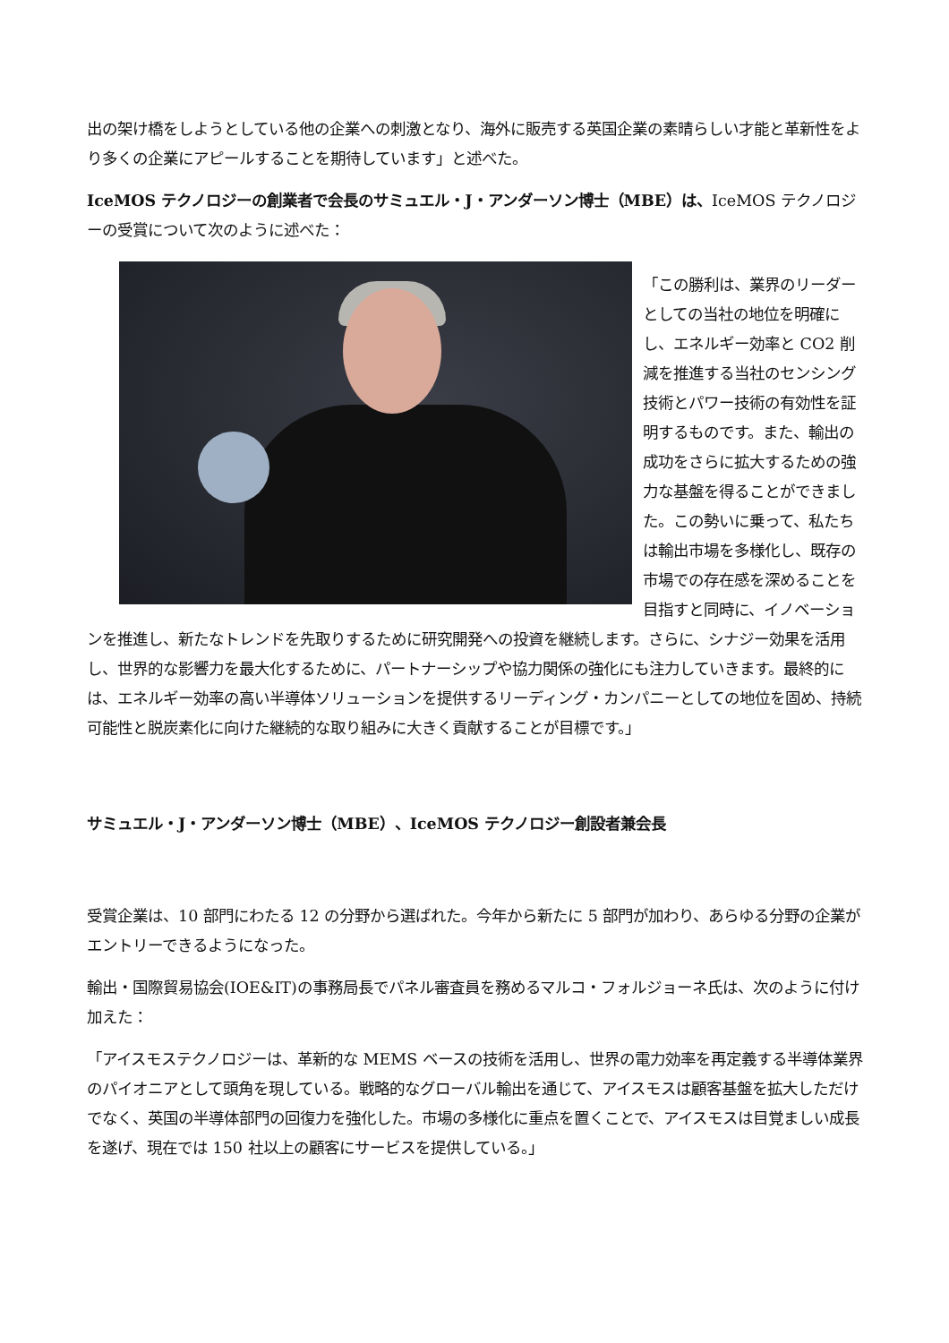出の架け橋をしようとしている他の企業への刺激となり、海外に販売する英国企業の素晴らしい才能と革新性をより多くの企業にアピールすることを期待しています」と述べた。
IceMOS テクノロジーの創業者で会長のサミュエル・J・アンダーソン博士（MBE）は、IceMOS テクノロジーの受賞について次のように述べた：
「この勝利は、業界のリーダーとしての当社の地位を明確にし、エネルギー効率と CO2 削減を推進する当社のセンシング技術とパワー技術の有効性を証明するものです。また、輸出の成功をさらに拡大するための強力な基盤を得ることができました。この勢いに乗って、私たちは輸出市場を多様化し、既存の市場での存在感を深めることを目指すと同時に、イノベーションを推進し、新たなトレンドを先取りするために研究開発への投資を継続します。さらに、シナジー効果を活用し、世界的な影響力を最大化するために、パートナーシップや協力関係の強化にも注力していきます。最終的には、エネルギー効率の高い半導体ソリューションを提供するリーディング・カンパニーとしての地位を固め、持続可能性と脱炭素化に向けた継続的な取り組みに大きく貢献することが目標です。」
サミュエル・J・アンダーソン博士（MBE）、IceMOS テクノロジー創設者兼会長
受賞企業は、10 部門にわたる 12 の分野から選ばれた。今年から新たに 5 部門が加わり、あらゆる分野の企業がエントリーできるようになった。
輸出・国際貿易協会(IOE&IT)の事務局長でパネル審査員を務めるマルコ・フォルジョーネ氏は、次のように付け加えた：
「アイスモステクノロジーは、革新的な MEMS ベースの技術を活用し、世界の電力効率を再定義する半導体業界のパイオニアとして頭角を現している。戦略的なグローバル輸出を通じて、アイスモスは顧客基盤を拡大しただけでなく、英国の半導体部門の回復力を強化した。市場の多様化に重点を置くことで、アイスモスは目覚ましい成長を遂げ、現在では 150 社以上の顧客にサービスを提供している。」